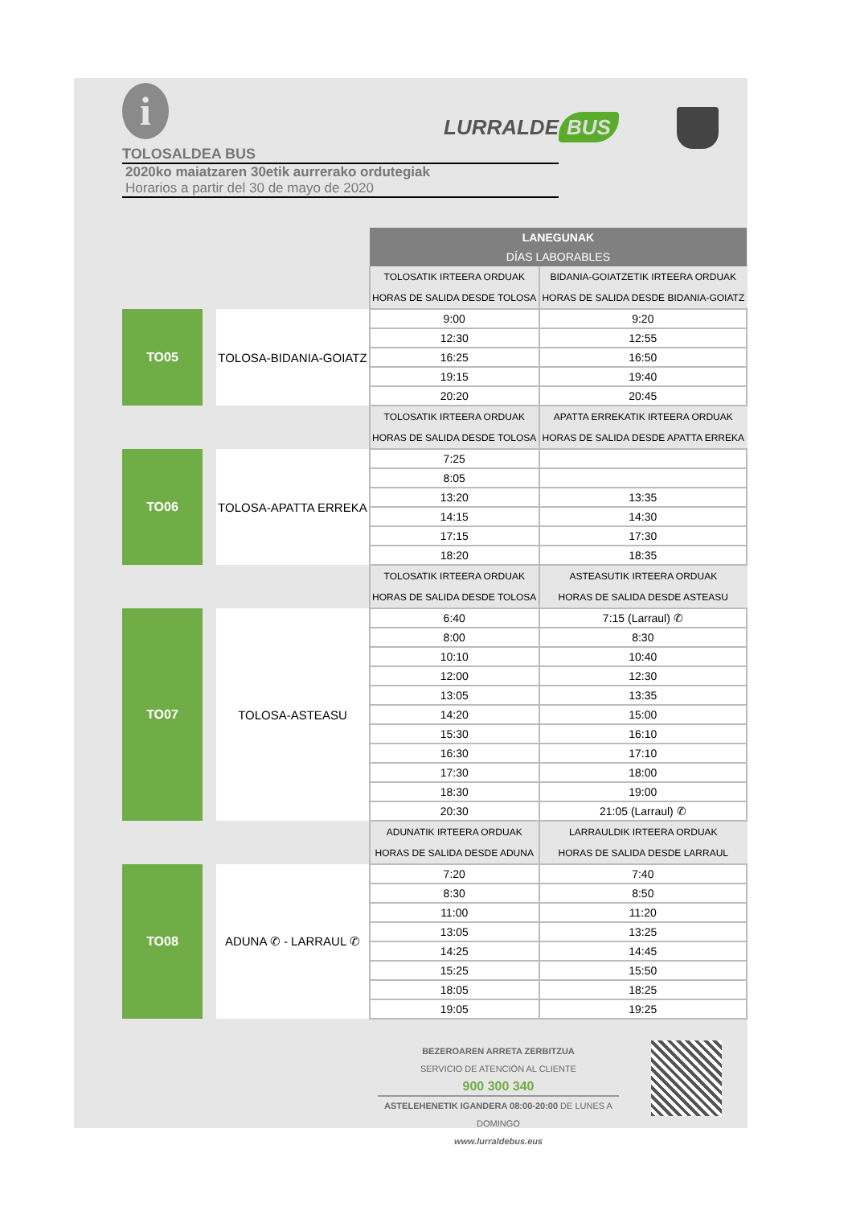i
TOLOSALDEA BUS
2020ko maiatzaren 30etik aurrerako ordutegiak
Horarios a partir del 30 de mayo de 2020
LURRALDE BUS
| | | LANEGUNAK DÍAS LABORABLES | |
| | | TOLOSATIK IRTEERA ORDUAK HORAS DE SALIDA DESDE TOLOSA | BIDANIA-GOIATZETIK IRTEERA ORDUAK HORAS DE SALIDA DESDE BIDANIA-GOIATZ |
| TO05 | TOLOSA-BIDANIA-GOIATZ | 9:00 | 9:20 |
| | | 12:30 | 12:55 |
| | | 16:25 | 16:50 |
| | | 19:15 | 19:40 |
| | | 20:20 | 20:45 |
| | | TOLOSATIK IRTEERA ORDUAK HORAS DE SALIDA DESDE TOLOSA | APATTA ERREKATIK IRTEERA ORDUAK HORAS DE SALIDA DESDE APATTA ERREKA |
| TO06 | TOLOSA-APATTA ERREKA | 7:25 | |
| | | 8:05 | |
| | | 13:20 | 13:35 |
| | | 14:15 | 14:30 |
| | | 17:15 | 17:30 |
| | | 18:20 | 18:35 |
| | | TOLOSATIK IRTEERA ORDUAK HORAS DE SALIDA DESDE TOLOSA | ASTEASUTIK IRTEERA ORDUAK HORAS DE SALIDA DESDE ASTEASU |
| TO07 | TOLOSA-ASTEASU | 6:40 | 7:15 (Larraul) ✆ |
| | | 8:00 | 8:30 |
| | | 10:10 | 10:40 |
| | | 12:00 | 12:30 |
| | | 13:05 | 13:35 |
| | | 14:20 | 15:00 |
| | | 15:30 | 16:10 |
| | | 16:30 | 17:10 |
| | | 17:30 | 18:00 |
| | | 18:30 | 19:00 |
| | | 20:30 | 21:05 (Larraul) ✆ |
| | | ADUNATIK IRTEERA ORDUAK HORAS DE SALIDA DESDE ADUNA | LARRAULDIK IRTEERA ORDUAK HORAS DE SALIDA DESDE LARRAUL |
| TO08 | ADUNA ✆ - LARRAUL ✆ | 7:20 | 7:40 |
| | | 8:30 | 8:50 |
| | | 11:00 | 11:20 |
| | | 13:05 | 13:25 |
| | | 14:25 | 14:45 |
| | | 15:25 | 15:50 |
| | | 18:05 | 18:25 |
| | | 19:05 | 19:25 |
BEZEROAREN ARRETA ZERBITZUA
SERVICIO DE ATENCIÓN AL CLIENTE
900 300 340
ASTELEHENETIK IGANDERA 08:00-20:00 DE LUNES A DOMINGO
www.lurraldebus.eus